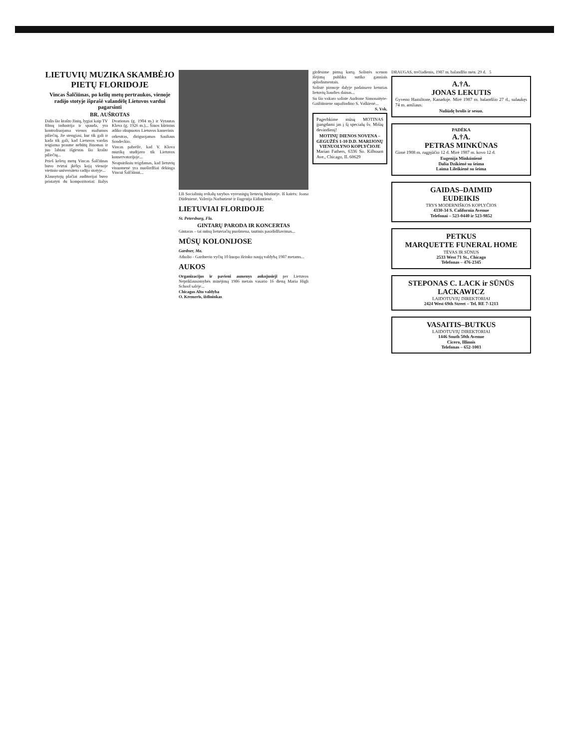LIETUVIŲ MUZIKA SKAMBĖJO PIETŲ FLORIDOJE
Vincas Šalčiūnas, po kelių metų pertraukos, vienoje radijo stotyje išprašė valandėlę Lietuvos vardui pagarsinti
BR. AUŠROTAS
Dalis šio krašto žinių, lygiai kaip TV filmų industrija ir spauda, yra kontroliuojama vienos mažumos piliečių. Jie stengiasi, kur tik gali ir kada tik gali, kad Lietuvos vardas teigiama prasme nebūtų žinomas ir juo labiau išgirstas šio krašto piliečių...
Prieš keletą metų Vincas Šalčiūnas buvo tvirtai įkėlęs koją vienoje vietinio universiteto radijo stotyje...
Klausytojų plačiai auditorijai buvo pristatyti du kompozitoriai: Balys Dvarionas (g. 1904 m.) ir Vytautas Klova (g. 1926 m.)... Šiuos kūrinius atliko okupuotos Lietuvos kamerinis
orkestras, diriguojamas Sauliaus Sondeckio.
Vincas pabrėžė, kad V. Klova muziką studijavo tik Lietuvos konservatorijoje...
Neapsiriksiu teigdamas, kad lietuvių visuomenė yra nuoširdžiai dėkinga Vincui Šalčiūnui...
LB Socialinių reikalų tarybos vyresniųjų lietuvių būstinėje. Iš kairės: Joana Dūdėnienė, Valerija Narbutienė ir Eugenija Eidimtienė.
LIETUVIAI FLORIDOJE
St. Petersburg, Fla.
GINTARŲ PARODA IR KONCERTAS
Gintaras – tai mūsų lietuviačių puošmena, tautinis pasididžiavimas...
MŪSŲ KOLONIJOSE
Gardner, Ma.
Atholio - Gardnerio vyčių 10 kuopa išrinko naują valdybą 1987 metams...
AUKOS
Organizacijos ir pavieni asmenys aukojusieji per Lietuvos Nepriklausomybės minėjimą 1986 metais vasario 16 dieną Maria High School salėje...
Chicagos Alto valdyba
O. Kremeris, iždininkas
girdėsime pirmą kartą. Solistės scenon išėjimą publika sutiko gausiais aplodismentais.
Solistė pirmoje dalyje padainavo keturias lietuvių liaudies dainas...
Su šio vakaro soliste Audrone Simonaityte-Gaižiūniene supažindino S. Vaškienė...
S. Vsk.
Pagerbkime mūsų MOTINAS įjungdami jas į šį specialų šv. Mišių devindienį!
MOTINŲ DIENOS NOVENA – GEGUŽĖS 1-10 D.D. MARIJONŲ VIENUOLYNO KOPLYČIOJE
Marian Fathers, 6336 So. Kilbourn Ave., Chicago, IL 60629
DRAUGAS, trečiadienis, 1987 m. balandžio mėn. 29 d. 5
A.†A.
JONAS LEKUTIS
Gyveno Hamiltone, Kanadoje. Mirė 1987 m. balandžio 27 d., sulaukęs 74 m. amžiaus.
Nuliūdę brolis ir sesuo.
PADĖKA
A.†A.
PETRAS MINKŪNAS
Gimė 1908 m. rugpjūčio 12 d. Mirė 1987 m. kovo 12 d.
Eugenija Minkūnienė
Dalia Dzikienė su šeima
Laima Lileikienė su šeima
GAIDAS–DAIMID
EUDEIKIS
TRYS MODERNIŠKOS KOPLYČIOS
4330-34 S. California Avenue
Telefonai – 523-0440 ir 523-9852
PETKUS
MARQUETTE FUNERAL HOME
TĖVAS IR SŪNUS
2533 West 71 St., Chicago
Telefonas – 476-2345
STEPONAS C. LACK ir SŪNŪS LACKAWICZ
LAIDOTUVIŲ DIREKTORIAI
2424 West 69th Street – Tel. RE 7-1213
VASAITIS–BUTKUS
LAIDOTUVIŲ DIREKTORIAI
1446 South 50th Avenue
Cicero, Illinois
Telefonas – 652-1003